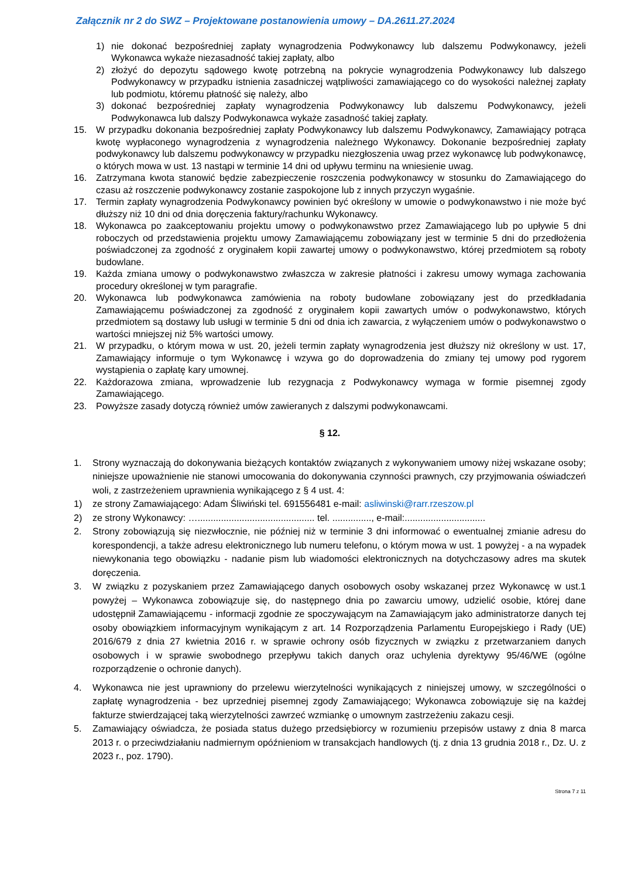Załącznik nr 2 do SWZ – Projektowane postanowienia umowy – DA.2611.27.2024
1) nie dokonać bezpośredniej zapłaty wynagrodzenia Podwykonawcy lub dalszemu Podwykonawcy, jeżeli Wykonawca wykaże niezasadność takiej zapłaty, albo
2) złożyć do depozytu sądowego kwotę potrzebną na pokrycie wynagrodzenia Podwykonawcy lub dalszego Podwykonawcy w przypadku istnienia zasadniczej wątpliwości zamawiającego co do wysokości należnej zapłaty lub podmiotu, któremu płatność się należy, albo
3) dokonać bezpośredniej zapłaty wynagrodzenia Podwykonawcy lub dalszemu Podwykonawcy, jeżeli Podwykonawca lub dalszy Podwykonawca wykaże zasadność takiej zapłaty.
15. W przypadku dokonania bezpośredniej zapłaty Podwykonawcy lub dalszemu Podwykonawcy, Zamawiający potrąca kwotę wypłaconego wynagrodzenia z wynagrodzenia należnego Wykonawcy. Dokonanie bezpośredniej zapłaty podwykonawcy lub dalszemu podwykonawcy w przypadku niezgłoszenia uwag przez wykonawcę lub podwykonawcę, o których mowa w ust. 13 nastąpi w terminie 14 dni od upływu terminu na wniesienie uwag.
16. Zatrzymana kwota stanowić będzie zabezpieczenie roszczenia podwykonawcy w stosunku do Zamawiającego do czasu aż roszczenie podwykonawcy zostanie zaspokojone lub z innych przyczyn wygaśnie.
17. Termin zapłaty wynagrodzenia Podwykonawcy powinien być określony w umowie o podwykonawstwo i nie może być dłuższy niż 10 dni od dnia doręczenia faktury/rachunku Wykonawcy.
18. Wykonawca po zaakceptowaniu projektu umowy o podwykonawstwo przez Zamawiającego lub po upływie 5 dni roboczych od przedstawienia projektu umowy Zamawiającemu zobowiązany jest w terminie 5 dni do przedłożenia poświadczonej za zgodność z oryginałem kopii zawartej umowy o podwykonawstwo, której przedmiotem są roboty budowlane.
19. Każda zmiana umowy o podwykonawstwo zwłaszcza w zakresie płatności i zakresu umowy wymaga zachowania procedury określonej w tym paragrafie.
20. Wykonawca lub podwykonawca zamówienia na roboty budowlane zobowiązany jest do przedkładania Zamawiającemu poświadczonej za zgodność z oryginałem kopii zawartych umów o podwykonawstwo, których przedmiotem są dostawy lub usługi w terminie 5 dni od dnia ich zawarcia, z wyłączeniem umów o podwykonawstwo o wartości mniejszej niż 5% wartości umowy.
21. W przypadku, o którym mowa w ust. 20, jeżeli termin zapłaty wynagrodzenia jest dłuższy niż określony w ust. 17, Zamawiający informuje o tym Wykonawcę i wzywa go do doprowadzenia do zmiany tej umowy pod rygorem wystąpienia o zapłatę kary umownej.
22. Każdorazowa zmiana, wprowadzenie lub rezygnacja z Podwykonawcy wymaga w formie pisemnej zgody Zamawiającego.
23. Powyższe zasady dotyczą również umów zawieranych z dalszymi podwykonawcami.
§ 12.
1. Strony wyznaczają do dokonywania bieżących kontaktów związanych z wykonywaniem umowy niżej wskazane osoby; niniejsze upoważnienie nie stanowi umocowania do dokonywania czynności prawnych, czy przyjmowania oświadczeń woli, z zastrzeżeniem uprawnienia wynikającego z § 4 ust. 4:
1) ze strony Zamawiającego: Adam Śliwiński tel. 691556481 e-mail: asliwinski@rarr.rzeszow.pl
2) ze strony Wykonawcy: …............................................. tel. ..............., e-mail:...............................
2. Strony zobowiązują się niezwłocznie, nie później niż w terminie 3 dni informować o ewentualnej zmianie adresu do korespondencji, a także adresu elektronicznego lub numeru telefonu, o którym mowa w ust. 1 powyżej - a na wypadek niewykonania tego obowiązku - nadanie pism lub wiadomości elektronicznych na dotychczasowy adres ma skutek doręczenia.
3. W związku z pozyskaniem przez Zamawiającego danych osobowych osoby wskazanej przez Wykonawcę w ust.1 powyżej – Wykonawca zobowiązuje się, do następnego dnia po zawarciu umowy, udzielić osobie, której dane udostępnił Zamawiającemu - informacji zgodnie ze spoczywającym na Zamawiającym jako administratorze danych tej osoby obowiązkiem informacyjnym wynikającym z art. 14 Rozporządzenia Parlamentu Europejskiego i Rady (UE) 2016/679 z dnia 27 kwietnia 2016 r. w sprawie ochrony osób fizycznych w związku z przetwarzaniem danych osobowych i w sprawie swobodnego przepływu takich danych oraz uchylenia dyrektywy 95/46/WE (ogólne rozporządzenie o ochronie danych).
4. Wykonawca nie jest uprawniony do przelewu wierzytelności wynikających z niniejszej umowy, w szczególności o zapłatę wynagrodzenia - bez uprzedniej pisemnej zgody Zamawiającego; Wykonawca zobowiązuje się na każdej fakturze stwierdzającej taką wierzytelności zawrzeć wzmiankę o umownym zastrzeżeniu zakazu cesji.
5. Zamawiający oświadcza, że posiada status dużego przedsiębiorcy w rozumieniu przepisów ustawy z dnia 8 marca 2013 r. o przeciwdziałaniu nadmiernym opóźnieniom w transakcjach handlowych (tj. z dnia 13 grudnia 2018 r., Dz. U. z 2023 r., poz. 1790).
Strona 7 z 11